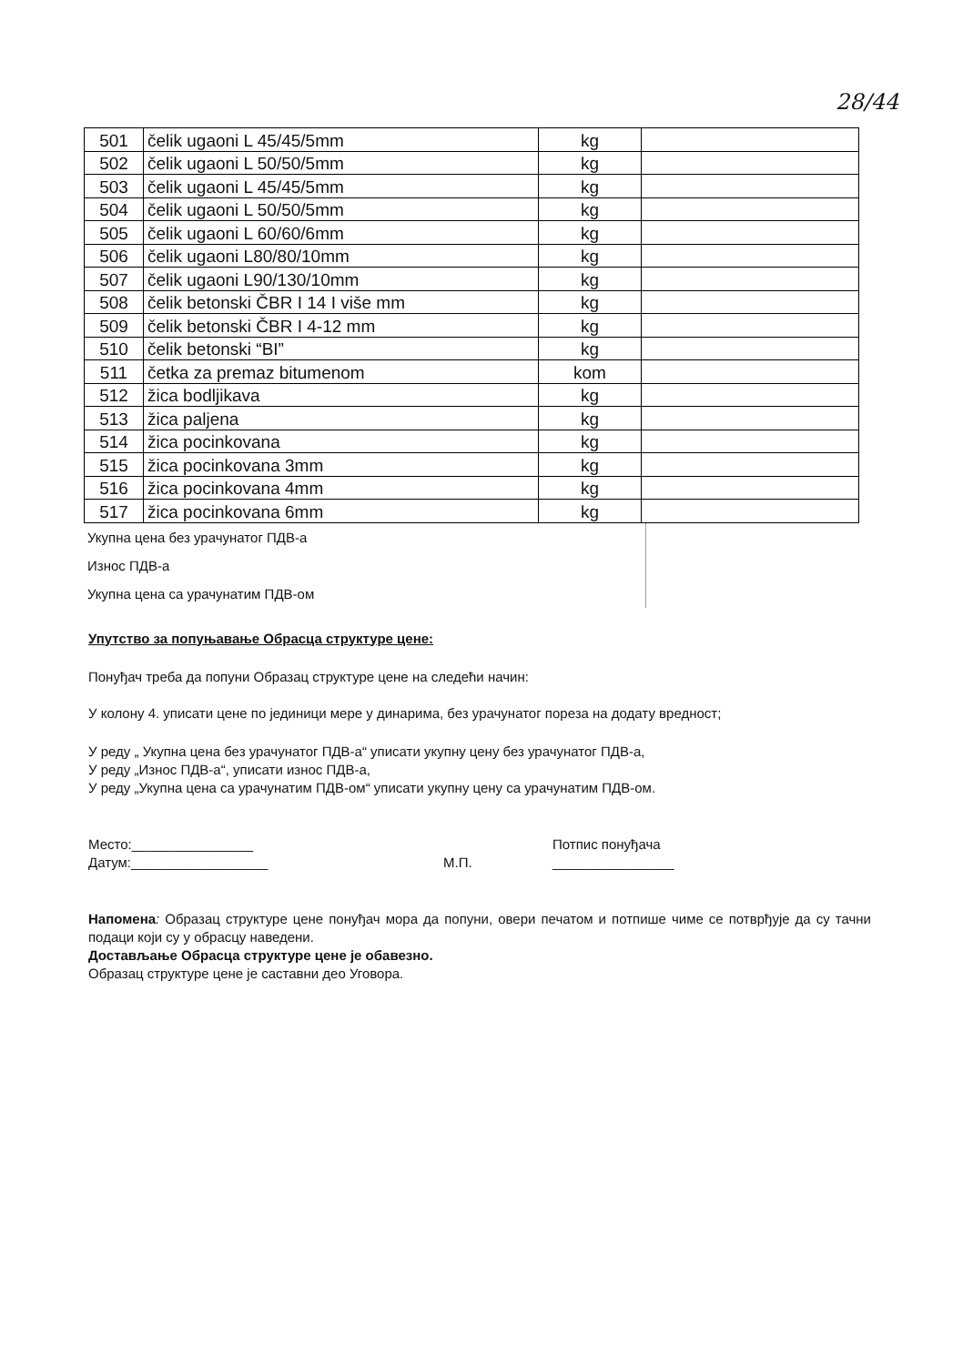28/44
| 501 | čelik ugaoni L 45/45/5mm | kg | |
| 502 | čelik ugaoni L 50/50/5mm | kg | |
| 503 | čelik ugaoni L 45/45/5mm | kg | |
| 504 | čelik ugaoni L 50/50/5mm | kg | |
| 505 | čelik ugaoni L 60/60/6mm | kg | |
| 506 | čelik ugaoni L80/80/10mm | kg | |
| 507 | čelik ugaoni L90/130/10mm | kg | |
| 508 | čelik betonski ČBR I 14 I više mm | kg | |
| 509 | čelik betonski ČBR I 4-12 mm | kg | |
| 510 | čelik betonski “BI” | kg | |
| 511 | četka za premaz bitumenom | kom | |
| 512 | žica bodljikava | kg | |
| 513 | žica paljena | kg | |
| 514 | žica pocinkovana | kg | |
| 515 | žica pocinkovana 3mm | kg | |
| 516 | žica pocinkovana 4mm | kg | |
| 517 | žica pocinkovana 6mm | kg | |
Укупна цена без урачунатог ПДВ-а
Износ ПДВ-а
Укупна цена са урачунатим ПДВ-ом
Упутство за попуњавање Обрасца структуре цене:
Понуђач треба да попуни Образац структуре цене на следећи начин:
У колону 4. уписати цене по јединици мере у динарима, без урачунатог пореза на додату вредност;
У реду „ Укупна цена без урачунатог ПДВ-а“ уписати укупну цену без урачунатог ПДВ-а,
У реду „Износ ПДВ-а“, уписати износ ПДВ-а,
У реду „Укупна цена са урачунатим ПДВ-ом“ уписати укупну цену са урачунатим ПДВ-ом.
Место:________________
Датум:__________________
М.П.
Потпис понуђача
________________
Напомена: Образац структуре цене понуђач мора да попуни, овери печатом и потпише чиме се потврђује да су тачни подаци који су у обрасцу наведени.
Достављање Обрасца структуре цене је обавезно.
Образац структуре цене је саставни део Уговора.